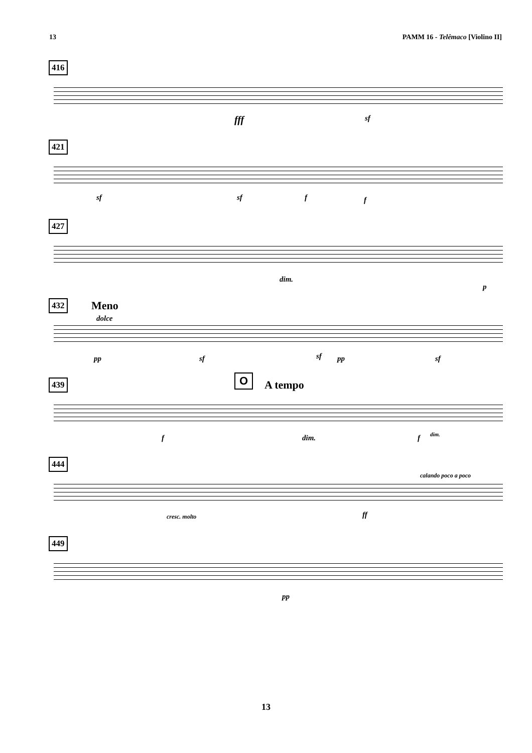13 PAMM 16 - Telêmaco [Violino II]
416
fff sf
421
sf sf f f
427
dim.
p
432
Meno
dolce
pp sf sf pp sf
439
O A tempo
f dim. f dim.
444
calando poco a poco
cresc. molto ff
449
pp
13